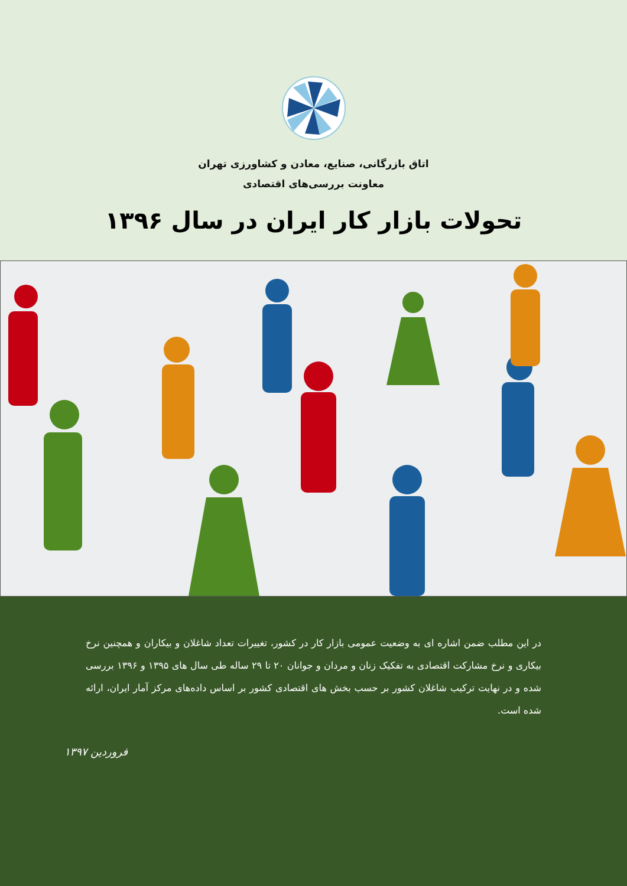اتاق بازرگانی، صنایع، معادن و کشاورزی تهران
معاونت بررسی‌های اقتصادی
تحولات بازار کار ایران در سال ۱۳۹۶
در این مطلب ضمن اشاره ای به وضعیت عمومی بازار کار در کشور، تغییرات تعداد شاغلان و بیکاران و همچنین نرخ بیکاری و نرخ مشارکت اقتصادی به تفکیک زنان و مردان و جوانان ۲۰ تا ۲۹ ساله طی سال های ۱۳۹۵ و ۱۳۹۶ بررسی شده و در نهایت ترکیب شاغلان کشور بر حسب بخش های اقتصادی کشور بر اساس داده‌های مرکز آمار ایران، ارائه شده است.
فروردین ۱۳۹۷